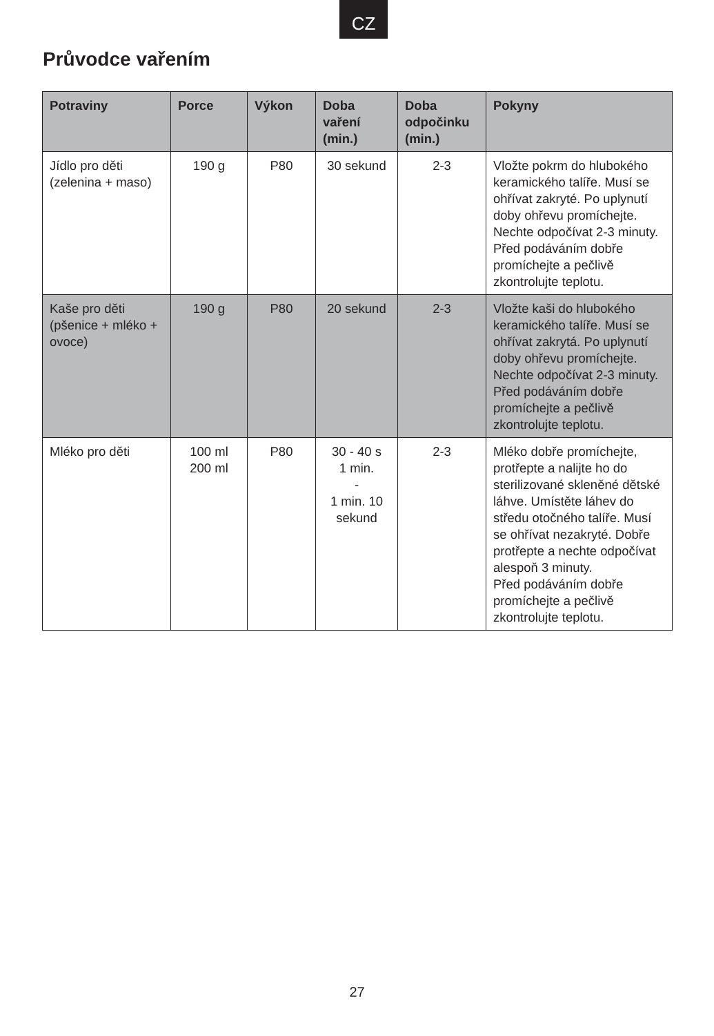CZ
Průvodce vařením
| Potraviny | Porce | Výkon | Doba vaření (min.) | Doba odpočinku (min.) | Pokyny |
| --- | --- | --- | --- | --- | --- |
| Jídlo pro děti (zelenina + maso) | 190 g | P80 | 30 sekund | 2-3 | Vložte pokrm do hlubokého keramického talíře. Musí se ohřívat zakryté. Po uplynutí doby ohřevu promíchejte. Nechte odpočívat 2-3 minuty. Před podáváním dobře promíchejte a pečlivě zkontrolujte teplotu. |
| Kaše pro děti (pšenice + mléko + ovoce) | 190 g | P80 | 20 sekund | 2-3 | Vložte kaši do hlubokého keramického talíře. Musí se ohřívat zakrytá. Po uplynutí doby ohřevu promíchejte. Nechte odpočívat 2-3 minuty. Před podáváním dobře promíchejte a pečlivě zkontrolujte teplotu. |
| Mléko pro děti | 100 ml 200 ml | P80 | 30 - 40 s 1 min. - 1 min. 10 sekund | 2-3 | Mléko dobře promíchejte, protřepte a nalijte ho do sterilizované skleněné dětské láhve. Umístěte láhev do středu otočného talíře. Musí se ohřívat nezakryté. Dobře protřepte a nechte odpočívat alespoň 3 minuty. Před podáváním dobře promíchejte a pečlivě zkontrolujte teplotu. |
27